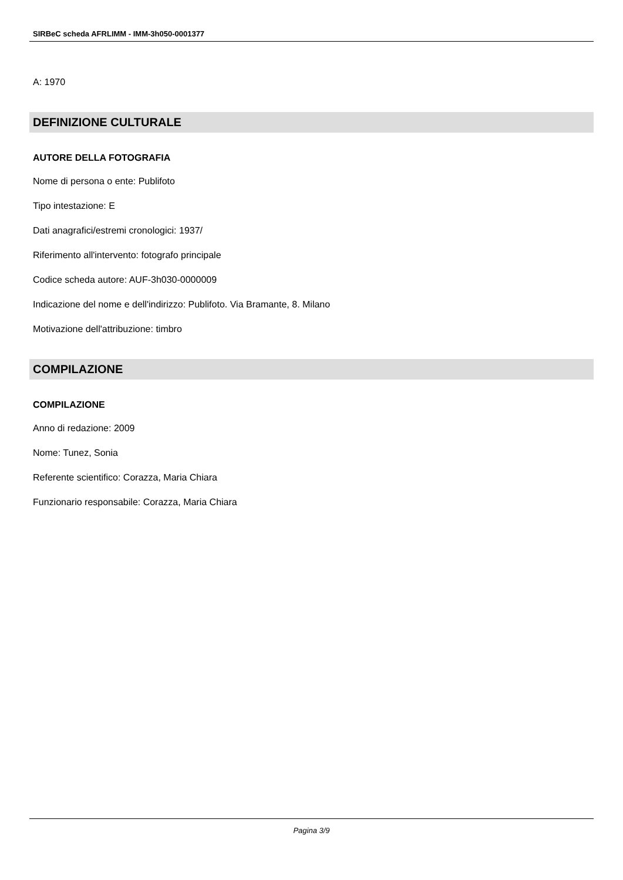SIRBeC scheda AFRLIMM - IMM-3h050-0001377
A: 1970
DEFINIZIONE CULTURALE
AUTORE DELLA FOTOGRAFIA
Nome di persona o ente: Publifoto
Tipo intestazione: E
Dati anagrafici/estremi cronologici: 1937/
Riferimento all'intervento: fotografo principale
Codice scheda autore: AUF-3h030-0000009
Indicazione del nome e dell'indirizzo: Publifoto. Via Bramante, 8. Milano
Motivazione dell'attribuzione: timbro
COMPILAZIONE
COMPILAZIONE
Anno di redazione: 2009
Nome: Tunez, Sonia
Referente scientifico: Corazza, Maria Chiara
Funzionario responsabile: Corazza, Maria Chiara
Pagina 3/9